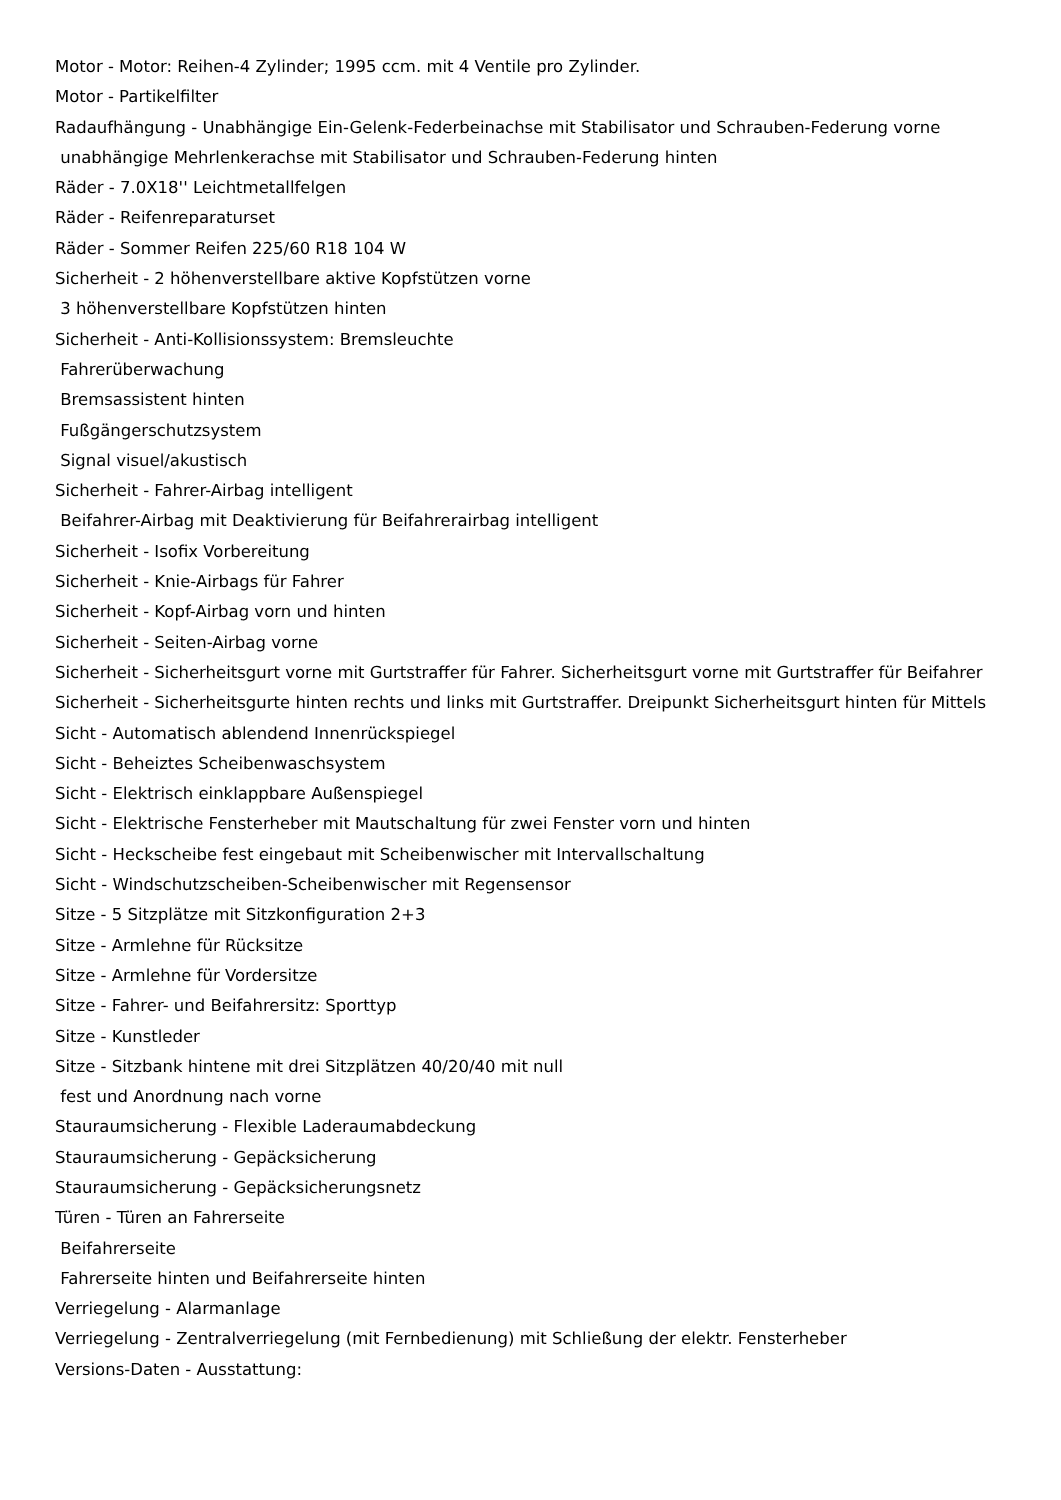Motor - Motor: Reihen-4 Zylinder; 1995 ccm. mit 4 Ventile pro Zylinder.
Motor - Partikelfilter
Radaufhängung - Unabhängige Ein-Gelenk-Federbeinachse mit Stabilisator und Schrauben-Federung vorne
unabhängige Mehrlenkerachse mit Stabilisator und Schrauben-Federung hinten
Räder - 7.0X18'' Leichtmetallfelgen
Räder - Reifenreparaturset
Räder - Sommer Reifen 225/60 R18 104 W
Sicherheit - 2 höhenverstellbare aktive Kopfstützen vorne
3 höhenverstellbare Kopfstützen hinten
Sicherheit - Anti-Kollisionssystem: Bremsleuchte
Fahrerüberwachung
Bremsassistent hinten
Fußgängerschutzsystem
Signal visuel/akustisch
Sicherheit - Fahrer-Airbag intelligent
Beifahrer-Airbag mit Deaktivierung für Beifahrerairbag intelligent
Sicherheit - Isofix Vorbereitung
Sicherheit - Knie-Airbags für Fahrer
Sicherheit - Kopf-Airbag vorn und hinten
Sicherheit - Seiten-Airbag vorne
Sicherheit - Sicherheitsgurt vorne mit Gurtstraffer für Fahrer. Sicherheitsgurt vorne mit Gurtstraffer für Beifahrer
Sicherheit - Sicherheitsgurte hinten rechts und links mit Gurtstraffer. Dreipunkt Sicherheitsgurt hinten für Mittels
Sicht - Automatisch ablendend Innenrückspiegel
Sicht - Beheiztes Scheibenwaschsystem
Sicht - Elektrisch einklappbare Außenspiegel
Sicht - Elektrische Fensterheber mit Mautschaltung für zwei Fenster vorn und hinten
Sicht - Heckscheibe fest eingebaut mit Scheibenwischer mit Intervallschaltung
Sicht - Windschutzscheiben-Scheibenwischer mit Regensensor
Sitze - 5 Sitzplätze mit Sitzkonfiguration 2+3
Sitze - Armlehne für Rücksitze
Sitze - Armlehne für Vordersitze
Sitze - Fahrer- und Beifahrersitz: Sporttyp
Sitze - Kunstleder
Sitze - Sitzbank hintene mit drei Sitzplätzen 40/20/40 mit null
fest und Anordnung nach vorne
Stauraumsicherung - Flexible Laderaumabdeckung
Stauraumsicherung - Gepäcksicherung
Stauraumsicherung - Gepäcksicherungsnetz
Türen - Türen an Fahrerseite
Beifahrerseite
Fahrerseite hinten und Beifahrerseite hinten
Verriegelung - Alarmanlage
Verriegelung - Zentralverriegelung (mit Fernbedienung) mit Schließung der elektr. Fensterheber
Versions-Daten - Ausstattung: